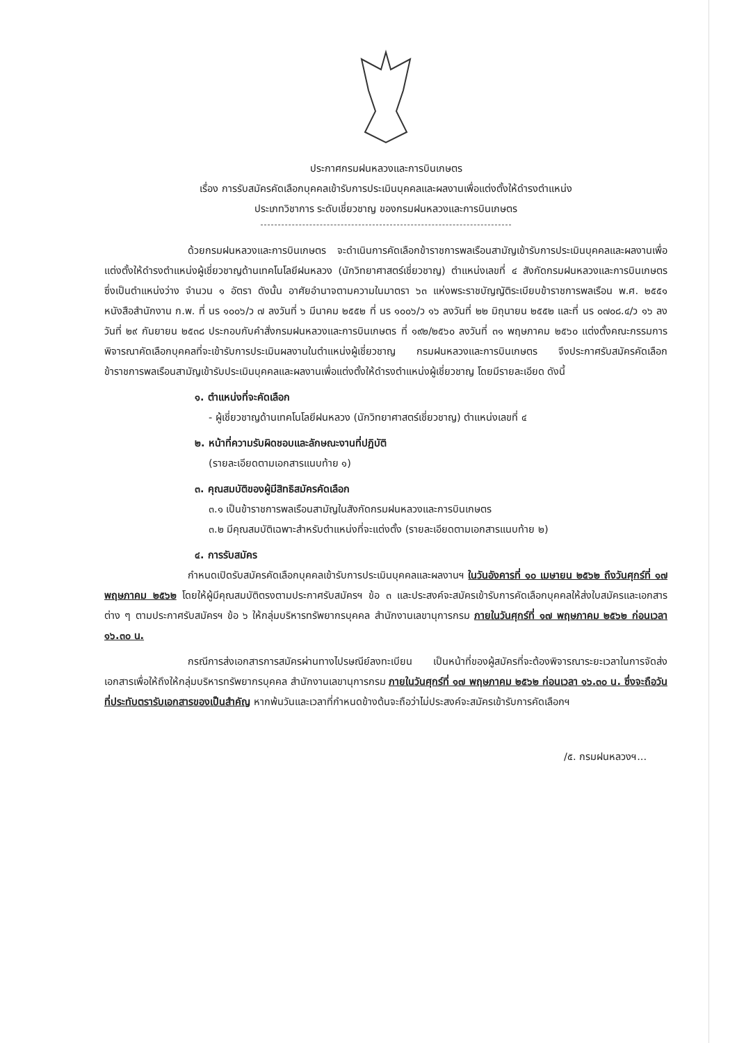ประกาศกรมฝนหลวงและการบินเกษตร
เรื่อง การรับสมัครคัดเลือกบุคคลเข้ารับการประเมินบุคคลและผลงานเพื่อแต่งตั้งให้ดำรงตำแหน่ง
ประเภทวิชาการ ระดับเชี่ยวชาญ ของกรมฝนหลวงและการบินเกษตร
ด้วยกรมฝนหลวงและการบินเกษตร จะดำเนินการคัดเลือกข้าราชการพลเรือนสามัญเข้ารับการประเมินบุคคลและผลงานเพื่อแต่งตั้งให้ดำรงตำแหน่งผู้เชี่ยวชาญด้านเทคโนโลยีฝนหลวง (นักวิทยาศาสตร์เชี่ยวชาญ) ตำแหน่งเลขที่ ๔ สังกัดกรมฝนหลวงและการบินเกษตร ซึ่งเป็นตำแหน่งว่าง จำนวน ๑ อัตรา ดังนั้น อาศัยอำนาจตามความในมาตรา ๖๓ แห่งพระราชบัญญัติระเบียบข้าราชการพลเรือน พ.ศ. ๒๕๕๑ หนังสือสำนักงาน ก.พ. ที่ นร ๑๐๐๖/ว ๗ ลงวันที่ ๖ มีนาคม ๒๕๕๒ ที่ นร ๑๐๐๖/ว ๑๖ ลงวันที่ ๒๒ มิถุนายน ๒๕๕๒ และที่ นร ๐๗๐๘.๔/ว ๑๖ ลงวันที่ ๒๙ กันยายน ๒๕๓๘ ประกอบกับคำสั่งกรมฝนหลวงและการบินเกษตร ที่ ๑๙๒/๒๕๖๐ ลงวันที่ ๓๑ พฤษภาคม ๒๕๖๐ แต่งตั้งคณะกรรมการพิจารณาคัดเลือกบุคคลที่จะเข้ารับการประเมินผลงานในตำแหน่งผู้เชี่ยวชาญ กรมฝนหลวงและการบินเกษตร จึงประกาศรับสมัครคัดเลือกข้าราชการพลเรือนสามัญเข้ารับประเมินบุคคลและผลงานเพื่อแต่งตั้งให้ดำรงตำแหน่งผู้เชี่ยวชาญ โดยมีรายละเอียด ดังนี้
๑. ตำแหน่งที่จะคัดเลือก
- ผู้เชี่ยวชาญด้านเทคโนโลยีฝนหลวง (นักวิทยาศาสตร์เชี่ยวชาญ) ตำแหน่งเลขที่ ๔
๒. หน้าที่ความรับผิดชอบและลักษณะงานที่ปฏิบัติ
(รายละเอียดตามเอกสารแนบท้าย ๑)
๓. คุณสมบัติของผู้มีสิทธิสมัครคัดเลือก
๓.๑ เป็นข้าราชการพลเรือนสามัญในสังกัดกรมฝนหลวงและการบินเกษตร
๓.๒ มีคุณสมบัติเฉพาะสำหรับตำแหน่งที่จะแต่งตั้ง (รายละเอียดตามเอกสารแนบท้าย ๒)
๔. การรับสมัคร
กำหนดเปิดรับสมัครคัดเลือกบุคคลเข้ารับการประเมินบุคคลและผลงานฯ ในวันอังคารที่ ๑๐ เมษายน ๒๕๖๒ ถึงวันศุกร์ที่ ๑๗ พฤษภาคม ๒๕๖๒ โดยให้ผู้มีคุณสมบัติตรงตามประกาศรับสมัครฯ ข้อ ๓ และประสงค์จะสมัครเข้ารับการคัดเลือกบุคคลให้ส่งใบสมัครและเอกสารต่าง ๆ ตามประกาศรับสมัครฯ ข้อ ๖ ให้กลุ่มบริหารทรัพยากรบุคคล สำนักงานเลขานุการกรม ภายในวันศุกร์ที่ ๑๗ พฤษภาคม ๒๕๖๒ ก่อนเวลา ๑๖.๓๐ น.
กรณีการส่งเอกสารการสมัครผ่านทางไปรษณีย์ลงทะเบียน เป็นหน้าที่ของผู้สมัครที่จะต้องพิจารณาระยะเวลาในการจัดส่งเอกสารเพื่อให้ถึงให้กลุ่มบริหารทรัพยากรบุคคล สำนักงานเลขานุการกรม ภายในวันศุกร์ที่ ๑๗ พฤษภาคม ๒๕๖๒ ก่อนเวลา ๑๖.๓๐ น. ซึ่งจะถือวันที่ประทับตรารับเอกสารของเป็นสำคัญ หากพ้นวันและเวลาที่กำหนดข้างต้นจะถือว่าไม่ประสงค์จะสมัครเข้ารับการคัดเลือกฯ
/๕. กรมฝนหลวงฯ...